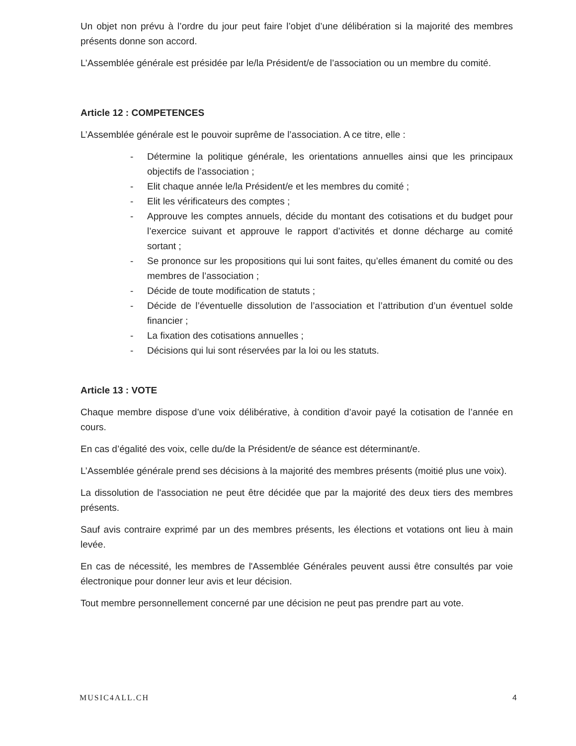Un objet non prévu à l’ordre du jour peut faire l’objet d’une délibération si la majorité des membres présents donne son accord.
L’Assemblée générale est présidée par le/la Président/e de l’association ou un membre du comité.
Article 12 : COMPETENCES
L’Assemblée générale est le pouvoir suprême de l’association. A ce titre, elle :
- Détermine la politique générale, les orientations annuelles ainsi que les principaux objectifs de l’association ;
- Elit chaque année le/la Président/e et les membres du comité ;
- Elit les vérificateurs des comptes ;
- Approuve les comptes annuels, décide du montant des cotisations et du budget pour l’exercice suivant et approuve le rapport d’activités et donne décharge au comité sortant ;
- Se prononce sur les propositions qui lui sont faites, qu’elles émanent du comité ou des membres de l’association ;
- Décide de toute modification de statuts ;
- Décide de l’éventuelle dissolution de l’association et l’attribution d’un éventuel solde financier ;
- La fixation des cotisations annuelles ;
- Décisions qui lui sont réservées par la loi ou les statuts.
Article 13 : VOTE
Chaque membre dispose d’une voix délibérative, à condition d’avoir payé la cotisation de l’année en cours.
En cas d’égalité des voix, celle du/de la Président/e de séance est déterminant/e.
L’Assemblée générale prend ses décisions à la majorité des membres présents (moitié plus une voix).
La dissolution de l'association ne peut être décidée que par la majorité des deux tiers des membres présents.
Sauf avis contraire exprimé par un des membres présents, les élections et votations ont lieu à main levée.
En cas de nécessité, les membres de l'Assemblée Générales peuvent aussi être consultés par voie électronique pour donner leur avis et leur décision.
Tout membre personnellement concerné par une décision ne peut pas prendre part au vote.
MUSIC4ALL.CH 4